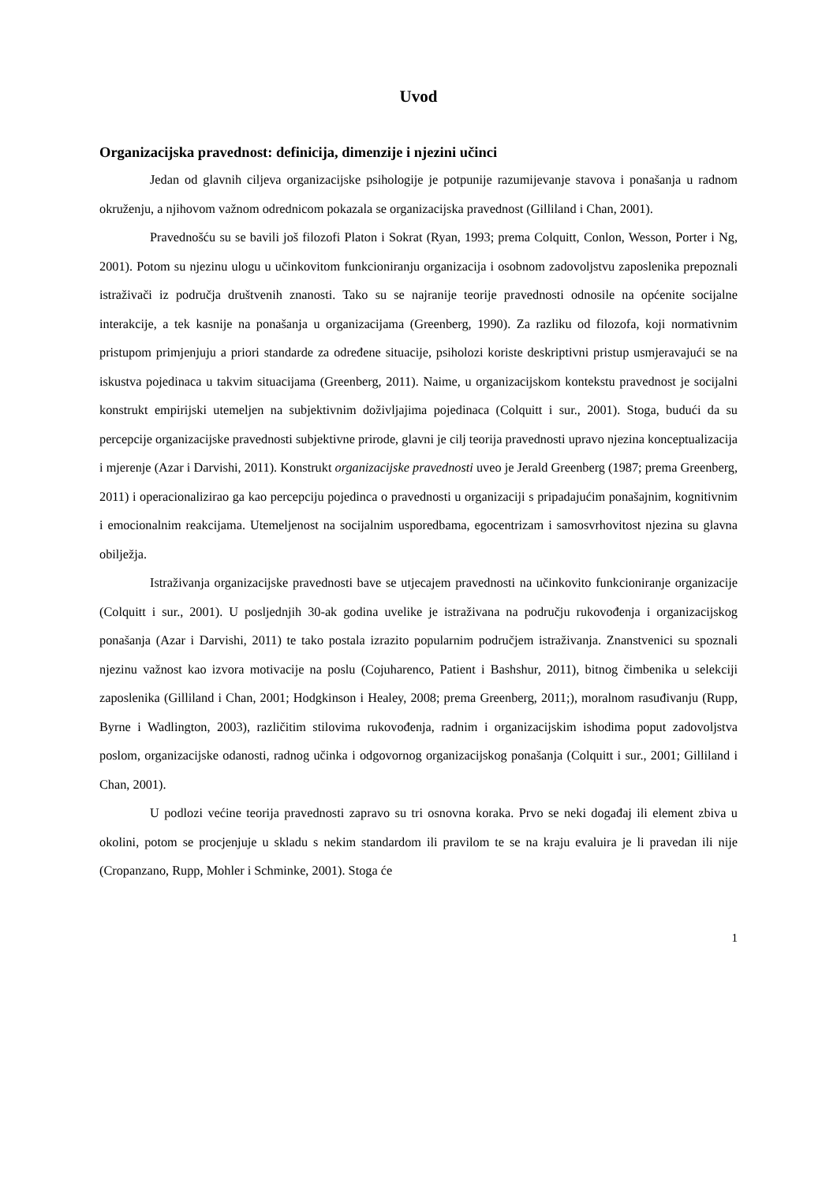Uvod
Organizacijska pravednost: definicija, dimenzije i njezini učinci
Jedan od glavnih ciljeva organizacijske psihologije je potpunije razumijevanje stavova i ponašanja u radnom okruženju, a njihovom važnom odrednicom pokazala se organizacijska pravednost (Gilliland i Chan, 2001).
Pravednošću su se bavili još filozofi Platon i Sokrat (Ryan, 1993; prema Colquitt, Conlon, Wesson, Porter i Ng, 2001). Potom su njezinu ulogu u učinkovitom funkcioniranju organizacija i osobnom zadovoljstvu zaposlenika prepoznali istraživači iz područja društvenih znanosti. Tako su se najranije teorije pravednosti odnosile na općenite socijalne interakcije, a tek kasnije na ponašanja u organizacijama (Greenberg, 1990). Za razliku od filozofa, koji normativnim pristupom primjenjuju a priori standarde za određene situacije, psiholozi koriste deskriptivni pristup usmjeravajući se na iskustva pojedinaca u takvim situacijama (Greenberg, 2011). Naime, u organizacijskom kontekstu pravednost je socijalni konstrukt empirijski utemeljen na subjektivnim doživljajima pojedinaca (Colquitt i sur., 2001). Stoga, budući da su percepcije organizacijske pravednosti subjektivne prirode, glavni je cilj teorija pravednosti upravo njezina konceptualizacija i mjerenje (Azar i Darvishi, 2011). Konstrukt organizacijske pravednosti uveo je Jerald Greenberg (1987; prema Greenberg, 2011) i operacionalizirao ga kao percepciju pojedinca o pravednosti u organizaciji s pripadajućim ponašajnim, kognitivnim i emocionalnim reakcijama. Utemeljenost na socijalnim usporedbama, egocentrizam i samosvrhovitost njezina su glavna obilježja.
Istraživanja organizacijske pravednosti bave se utjecajem pravednosti na učinkovito funkcioniranje organizacije (Colquitt i sur., 2001). U posljednjih 30-ak godina uvelike je istraživana na području rukovođenja i organizacijskog ponašanja (Azar i Darvishi, 2011) te tako postala izrazito popularnim područjem istraživanja. Znanstvenici su spoznali njezinu važnost kao izvora motivacije na poslu (Cojuharenco, Patient i Bashshur, 2011), bitnog čimbenika u selekciji zaposlenika (Gilliland i Chan, 2001; Hodgkinson i Healey, 2008; prema Greenberg, 2011;), moralnom rasuđivanju (Rupp, Byrne i Wadlington, 2003), različitim stilovima rukovođenja, radnim i organizacijskim ishodima poput zadovoljstva poslom, organizacijske odanosti, radnog učinka i odgovornog organizacijskog ponašanja (Colquitt i sur., 2001; Gilliland i Chan, 2001).
U podlozi većine teorija pravednosti zapravo su tri osnovna koraka. Prvo se neki događaj ili element zbiva u okolini, potom se procjenjuje u skladu s nekim standardom ili pravilom te se na kraju evaluira je li pravedan ili nije (Cropanzano, Rupp, Mohler i Schminke, 2001). Stoga će
1